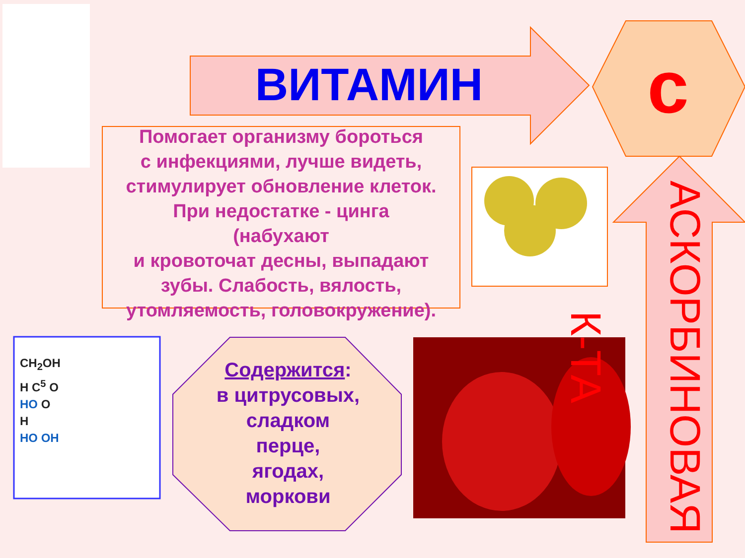ВИТАМИН с
Помогает организму бороться
с инфекциями, лучше видеть,
стимулирует обновление клеток.
При недостатке - цинга
(набухают
и кровоточат десны, выпадают
зубы. Слабость, вялость,
утомляемость, головокружение).
CH<sub>2</sub>OH
H C<sup>5</sup> O
HO O
H
HO OH
Содержится:
в цитрусовых,
сладком
перце,
ягодах,
моркови
АСКОРБИНОВАЯ К-ТА